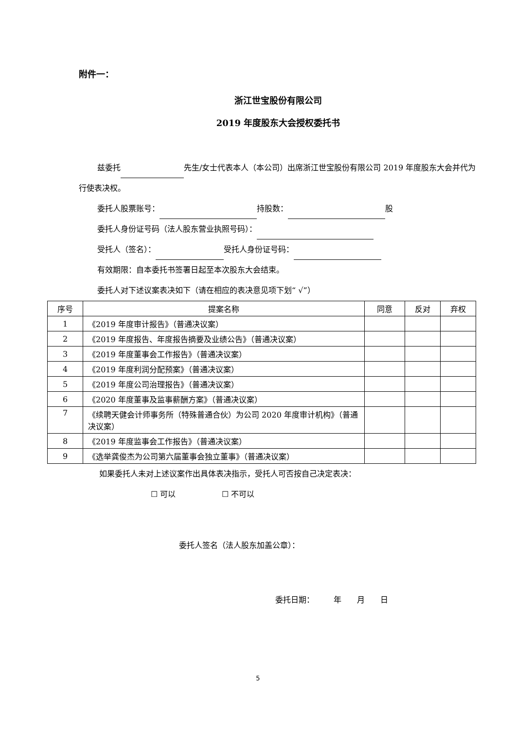附件一：
浙江世宝股份有限公司
2019 年度股东大会授权委托书
兹委托 先生/女士代表本人（本公司）出席浙江世宝股份有限公司 2019 年度股东大会并代为行使表决权。
委托人股票账号： 持股数： 股
委托人身份证号码（法人股东营业执照号码）：
受托人（签名）： 受托人身份证号码：
有效期限：自本委托书签署日起至本次股东大会结束。
委托人对下述议案表决如下（请在相应的表决意见项下划“ √”）
| 序号 | 提案名称 | 同意 | 反对 | 弃权 |
| 1 | 《2019 年度审计报告》（普通决议案） | | | |
| 2 | 《2019 年度报告、年度报告摘要及业绩公告》（普通决议案） | | | |
| 3 | 《2019 年度董事会工作报告》（普通决议案） | | | |
| 4 | 《2019 年度利润分配预案》（普通决议案） | | | |
| 5 | 《2019 年度公司治理报告》（普通决议案） | | | |
| 6 | 《2020 年度董事及监事薪酬方案》（普通决议案） | | | |
| 7 | 《续聘天健会计师事务所（特殊普通合伙）为公司 2020 年度审计机构》（普通决议案） | | | |
| 8 | 《2019 年度监事会工作报告》（普通决议案） | | | |
| 9 | 《选举龚俊杰为公司第六届董事会独立董事》（普通决议案） | | | |
如果委托人未对上述议案作出具体表决指示，受托人可否按自己决定表决：
☐ 可以 ☐ 不可以
委托人签名（法人股东加盖公章）：
委托日期：　　　年　　月　　日
5